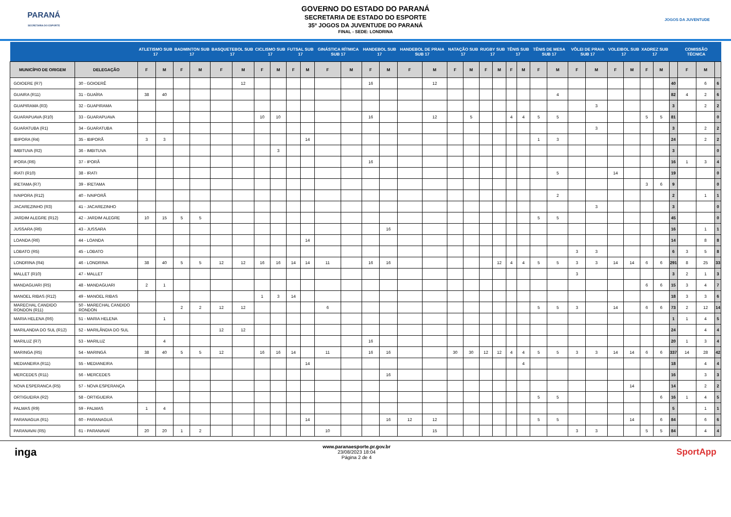PARANÁ
SECRETARIA DO ESPORTE
GOVERNO DO ESTADO DO PARANÁ
SECRETARIA DE ESTADO DO ESPORTE
35º JOGOS DA JUVENTUDE DO PARANÁ
FINAL - SEDE: LONDRINA
JOGOS DA JUVENTUDE
| | | ATLETISMO SUB 17 | | BADMINTON SUB 17 | | BASQUETEBOL SUB 17 | | CICLISMO SUB 17 | | FUTSAL SUB 17 | | GINÁSTICA RÍTMICA SUB 17 | | HANDEBOL SUB 17 | | HANDEBOL DE PRAIA SUB 17 | | NATAÇÃO SUB 17 | | RUGBY SUB 17 | | TÊNIS SUB 17 | | TÊNIS DE MESA SUB 17 | | VÔLEI DE PRAIA SUB 17 | | VOLEIBOL SUB 17 | | XADREZ SUB 17 | | | COMISSÃO TÉCNICA | | |
| --- | --- | --- | --- | --- | --- | --- | --- | --- | --- | --- | --- | --- | --- | --- | --- | --- | --- | --- | --- | --- | --- | --- | --- | --- | --- | --- | --- | --- | --- | --- | --- | --- | --- | --- | --- |
| MUNICÍPIO DE ORIGEM | DELEGAÇÃO | F | M | F | M | F | M | F | M | F | M | F | M | F | M | F | M | F | M | F | M | F | M | F | M | F | M | F | M | F | M | | F | M | |
| GOIOERE (R7) | 30 - GOIOERÊ | | | | | | 12 | | | | | | | 16 | | | 12 | | | | | | | | | | | | | | | 40 | | 6 | 6 |
| GUAIRA (R11) | 31 - GUAÍRA | 38 | 40 | | | | | | | | | | | | | | | | | | | | | | 4 | | | | | | | 82 | 4 | 2 | 6 |
| GUAPIRAMA (R3) | 32 - GUAPIRAMA | | | | | | | | | | | | | | | | | | | | | | | | | | 3 | | | | | 3 | | 2 | 2 |
| GUARAPUAVA (R10) | 33 - GUARAPUAVA | | | | | | | 10 | 10 | | | | | 16 | | | 12 | | 5 | | | 4 | 4 | 5 | 5 | | | | | 5 | 5 | 81 | | | 0 |
| GUARATUBA (R1) | 34 - GUARATUBA | | | | | | | | | | | | | | | | | | | | | | | | | | 3 | | | | | 3 | | 2 | 2 |
| IBIPORA (R4) | 35 - IBIPORÃ | 3 | 3 | | | | | | | | 14 | | | | | | | | | | | | | 1 | 3 | | | | | | | 24 | | 2 | 2 |
| IMBITUVA (R2) | 36 - IMBITUVA | | | | | | | | 3 | | | | | | | | | | | | | | | | | | | | | | | 3 | | | 0 |
| IPORA (R6) | 37 - IPORÃ | | | | | | | | | | | | | 16 | | | | | | | | | | | | | | | | | | 16 | 1 | 3 | 4 |
| IRATI (R10) | 38 - IRATI | | | | | | | | | | | | | | | | | | | | | | | | 5 | | | 14 | | | | 19 | | | 0 |
| IRETAMA (R7) | 39 - IRETAMA | | | | | | | | | | | | | | | | | | | | | | | | | | | | | 3 | 6 | 9 | | | 0 |
| IVAIPORA (R12) | 40 - IVAIPORÃ | | | | | | | | | | | | | | | | | | | | | | | | 2 | | | | | | | 2 | | 1 | 1 |
| JACAREZINHO (R3) | 41 - JACAREZINHO | | | | | | | | | | | | | | | | | | | | | | | | | | 3 | | | | | 3 | | | 0 |
| JARDIM ALEGRE (R12) | 42 - JARDIM ALEGRE | 10 | 15 | 5 | 5 | | | | | | | | | | | | | | | | | | | 5 | 5 | | | | | | | 45 | | | 0 |
| JUSSARA (R6) | 43 - JUSSARA | | | | | | | | | | | | | | 16 | | | | | | | | | | | | | | | | | 16 | | 1 | 1 |
| LOANDA (R6) | 44 - LOANDA | | | | | | | | | | 14 | | | | | | | | | | | | | | | | | | | | | 14 | | 8 | 8 |
| LOBATO (R5) | 45 - LOBATO | | | | | | | | | | | | | | | | | | | | | | | | | 3 | 3 | | | | | 6 | 3 | 5 | 8 |
| LONDRINA (R4) | 46 - LONDRINA | 38 | 40 | 5 | 5 | 12 | 12 | 16 | 16 | 14 | 14 | 11 | | 16 | 16 | | | | | | 12 | 4 | 4 | 5 | 5 | 3 | 3 | 14 | 14 | 6 | 6 | 291 | 8 | 25 | 33 |
| MALLET (R10) | 47 - MALLET | | | | | | | | | | | | | | | | | | | | | | | | | 3 | | | | | | 3 | 2 | 1 | 3 |
| MANDAGUARI (R5) | 48 - MANDAGUARI | 2 | 1 | | | | | | | | | | | | | | | | | | | | | | | | | | | 6 | 6 | 15 | 3 | 4 | 7 |
| MANOEL RIBAS (R12) | 49 - MANOEL RIBAS | | | | | | | 1 | 3 | 14 | | | | | | | | | | | | | | | | | | | | | | 18 | 3 | 3 | 6 |
| MARECHAL CANDIDO RONDON (R11) | 50 - MARECHAL CANDIDO RONDON | | | 2 | 2 | 12 | 12 | | | | | 6 | | | | | | | | | | | | 5 | 5 | 3 | | 14 | | 6 | 6 | 73 | 2 | 12 | 14 |
| MARIA HELENA (R6) | 51 - MARIA HELENA | | 1 | | | | | | | | | | | | | | | | | | | | | | | | | | | | | 1 | 1 | 4 | 5 |
| MARILANDIA DO SUL (R12) | 52 - MARILÂNDIA DO SUL | | | | | 12 | 12 | | | | | | | | | | | | | | | | | | | | | | | | | 24 | | 4 | 4 |
| MARILUZ (R7) | 53 - MARILUZ | | 4 | | | | | | | | | | | 16 | | | | | | | | | | | | | | | | | | 20 | 1 | 3 | 4 |
| MARINGA (R5) | 54 - MARINGÁ | 38 | 40 | 5 | 5 | 12 | | 16 | 16 | 14 | | 11 | | 16 | 16 | | | 30 | 30 | 12 | 12 | 4 | 4 | 5 | 5 | 3 | 3 | 14 | 14 | 6 | 6 | 337 | 14 | 28 | 42 |
| MEDIANEIRA (R11) | 55 - MEDIANEIRA | | | | | | | | | | 14 | | | | | | | | | | | | 4 | | | | | | | | | 18 | | 4 | 4 |
| MERCEDES (R11) | 56 - MERCEDES | | | | | | | | | | | | | | 16 | | | | | | | | | | | | | | | | | 16 | | 3 | 3 |
| NOVA ESPERANCA (R5) | 57 - NOVA ESPERANÇA | | | | | | | | | | | | | | | | | | | | | | | | | | | | 14 | | | 14 | | 2 | 2 |
| ORTIGUEIRA (R2) | 58 - ORTIGUEIRA | | | | | | | | | | | | | | | | | | | | | | | 5 | 5 | | | | | | 6 | 16 | 1 | 4 | 5 |
| PALMAS (R9) | 59 - PALMAS | 1 | 4 | | | | | | | | | | | | | | | | | | | | | | | | | | | | | 5 | | 1 | 1 |
| PARANAGUA (R1) | 60 - PARANAGUÁ | | | | | | | | | | 14 | | | | 16 | 12 | 12 | | | | | | | 5 | 5 | | | | 14 | | 6 | 84 | | 6 | 6 |
| PARANAVAI (R5) | 61 - PARANAVAÍ | 20 | 20 | 1 | 2 | | | | | | | 10 | | | | | 15 | | | | | | | | | 3 | 3 | | | 5 | 5 | 84 | | 4 | 4 |
inga
www.paranaesporte.pr.gov.br
23/08/2023 18:04
Página 2 de 4
SportApp